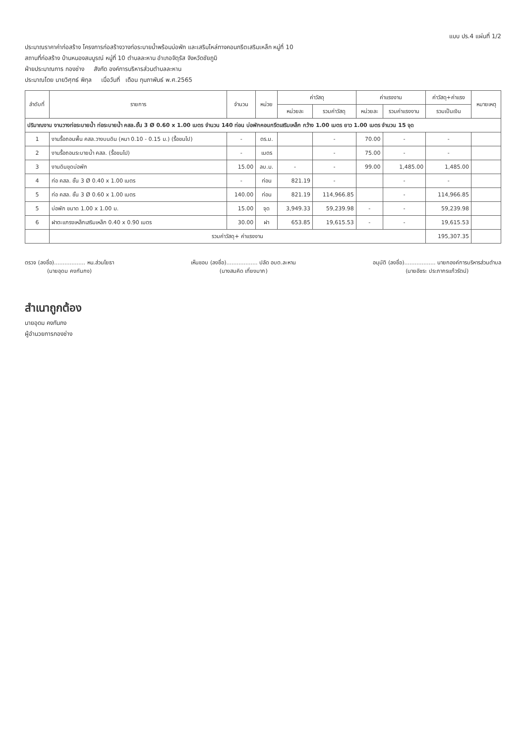แบบ ปร.4 แผ่นที่ 1/2
ประมาณราคาค่าก่อสร้าง โครงการก่อสร้างวางท่อระบายน้ำพร้อมบ่อพัก และเสริมไหล่ทางคอนกรีตเสริมเหล็ก หมู่ที่ 10
สถานที่ก่อสร้าง บ้านหนองสมบูรณ์ หมู่ที่ 10 ตำบลละหาน อำเภอจัตุรัส จังหวัดชัยภูมิ
ฝ่ายประมาณการ กองช่าง สังกัด องค์การบริหารส่วนตำบลละหาน
ประมาณโดย นายวิศุทธ์ พิกุล เมื่อวันที่ เดือน กุมภาพันธ์ พ.ศ.2565
| ลำดับที่ | รายการ | จำนวน | หน่วย | ค่าวัสดุ | | ค่าแรงงาน | | ค่าวัสดุ+ค่าแรง | หมายเหตุ |
| --- | --- | --- | --- | --- | --- | --- | --- | --- | --- |
| | | | | หน่วยละ | รวมค่าวัสดุ | หน่วยละ | รวมค่าแรงงาน | รวมเป็นเงิน | |
| ปริมาณงาน งานวางท่อระบายน้ำ ท่อระบายน้ำ คสล.ชั้น 3 Ø 0.60 x 1.00 เมตร จำนวน 140 ท่อน บ่อพักคอนกรีตเสริมเหล็ก กว้าง 1.00 เมตร ยาว 1.00 เมตร จำนวน 15 จุด | | | | | | | | | |
| 1 | งานรื้อถอนพื้น คสล.วางบนดิน (หนา 0.10 - 0.15 ม.) (รื้อขนไป) | - | ตร.ม. | | - | 70.00 | - | - | |
| 2 | งานรื้อถอนระบายน้ำ คสล. (รื้อขนไป) | - | เมตร | | - | 75.00 | - | - | |
| 3 | งานดินขุดบ่อพัก | 15.00 | ลบ.ม. | - | - | 99.00 | 1,485.00 | 1,485.00 | |
| 4 | ท่อ คสล. ชั้น 3 Ø 0.40 x 1.00 เมตร | - | ท่อน | 821.19 | - | | - | - | |
| 5 | ท่อ คสล. ชั้น 3 Ø 0.60 x 1.00 เมตร | 140.00 | ท่อน | 821.19 | 114,966.85 | | - | 114,966.85 | |
| 5 | บ่อพัก ขนาด 1.00 x 1.00 ม. | 15.00 | จุด | 3,949.33 | 59,239.98 | - | - | 59,239.98 | |
| 6 | ฝาตะแกรงเหล็กเสริมเหล็ก 0.40 x 0.90 เมตร | 30.00 | ฝา | 653.85 | 19,615.53 | - | - | 19,615.53 | |
| | รวมค่าวัสดุ+ ค่าแรงงาน | | | | | | | 195,307.35 | |
ตรวจ (ลงชื่อ).................. หน.ส่วนโยธา
(นายอุดม คงกันกง)
เห็นชอบ (ลงชื่อ).................. ปลัด อบต.ละหาน
(นางสมคิด เที่ยงมาก)
อนุมัติ (ลงชื่อ).................. นายกองค์การบริหารส่วนตำบล
(นายอัชระ ประภากรแก้วรัตน์)
สำเนาถูกต้อง
นายอุดม คงกันกง
ผู้อำนวยการกองช่าง